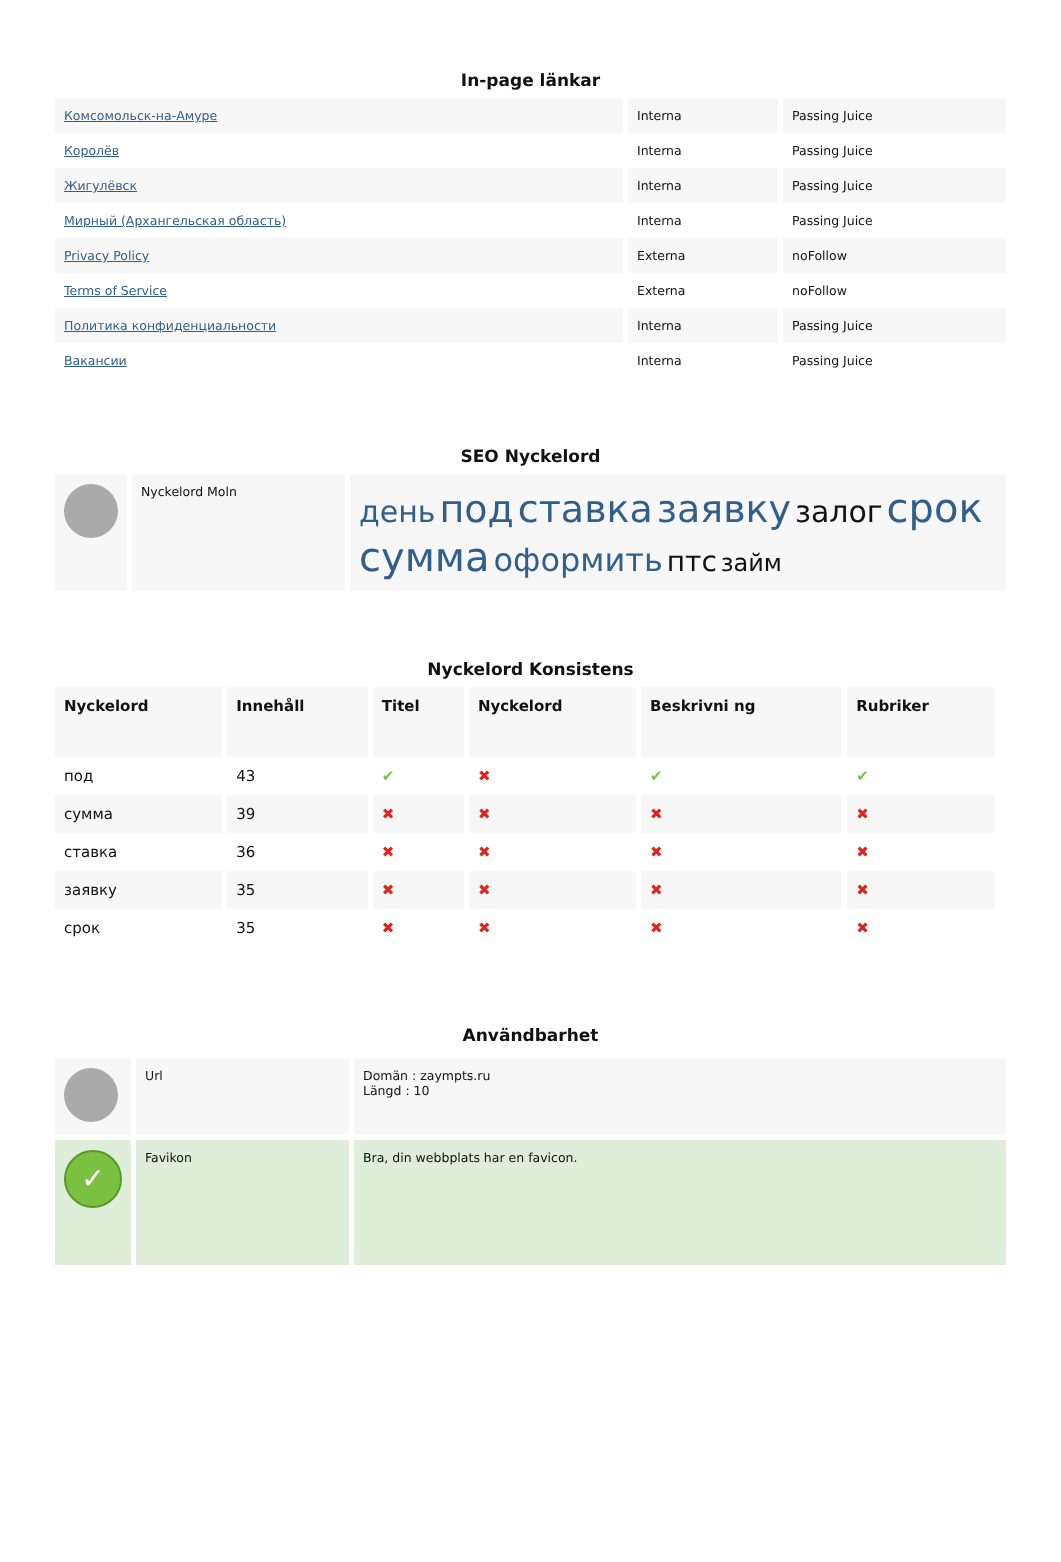In-page länkar
| Комсомольск-на-Амуре | Interna | Passing Juice |
| Королёв | Interna | Passing Juice |
| Жигулёвск | Interna | Passing Juice |
| Мирный (Архангельская область) | Interna | Passing Juice |
| Privacy Policy | Externa | noFollow |
| Terms of Service | Externa | noFollow |
| Политика конфиденциальности | Interna | Passing Juice |
| Вакансии | Interna | Passing Juice |
SEO Nyckelord
| | Nyckelord Moln | день под ставка заявку залог срок сумма оформить птс займ |
Nyckelord Konsistens
| Nyckelord | Innehåll | Titel | Nyckelord | Beskrivni ng | Rubriker |
| --- | --- | --- | --- | --- | --- |
| под | 43 | ✔ | ✖ | ✔ | ✔ |
| сумма | 39 | ✖ | ✖ | ✖ | ✖ |
| ставка | 36 | ✖ | ✖ | ✖ | ✖ |
| заявку | 35 | ✖ | ✖ | ✖ | ✖ |
| срок | 35 | ✖ | ✖ | ✖ | ✖ |
Användbarhet
| | Url | Domän : zaympts.ru Längd : 10 |
| ✓ | Favikon | Bra, din webbplats har en favicon. |